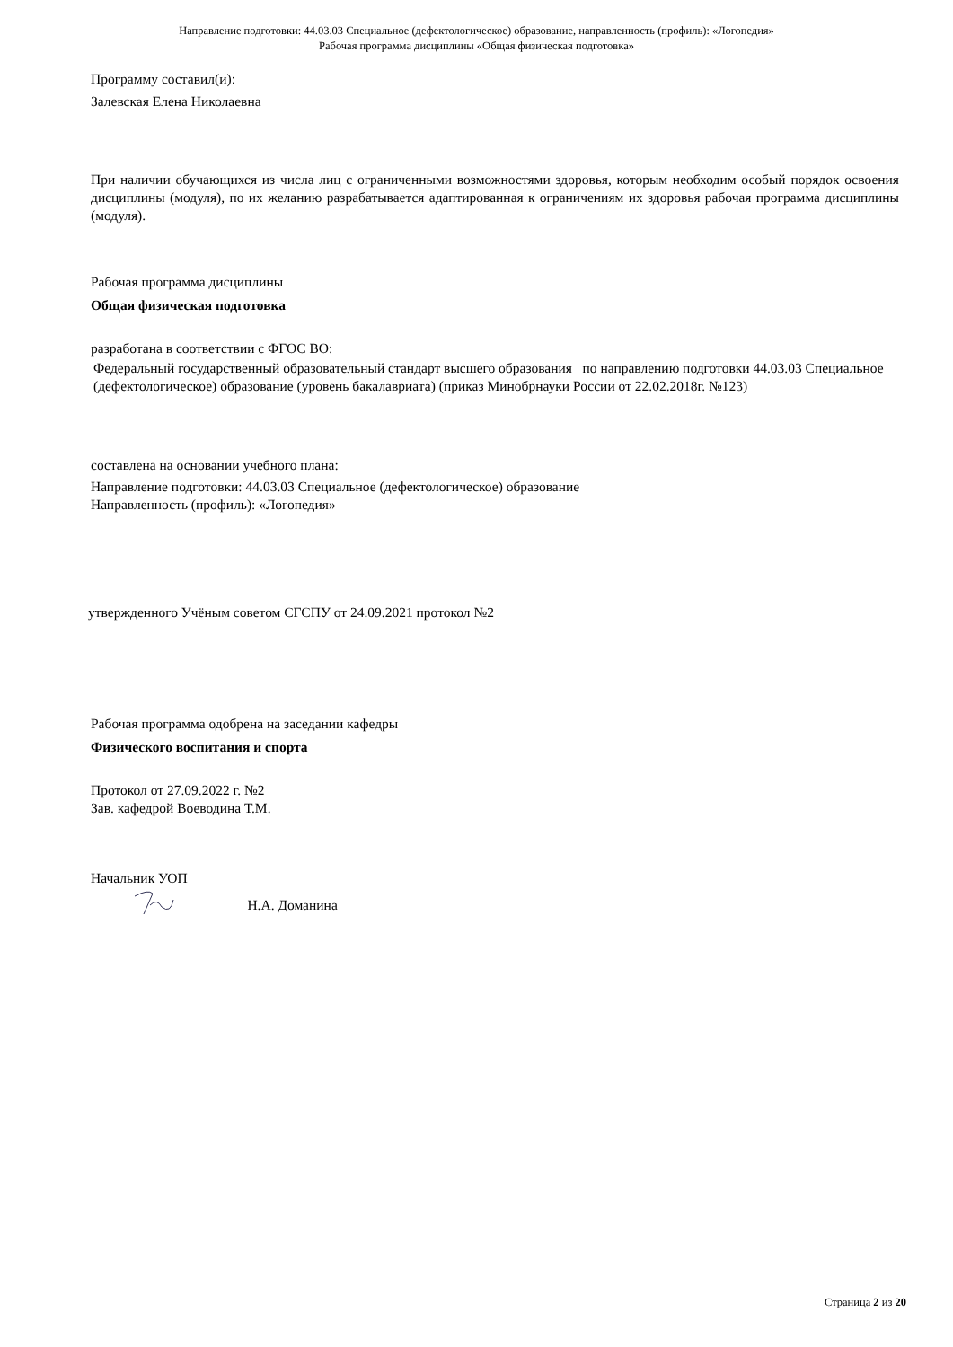Направление подготовки: 44.03.03 Специальное (дефектологическое) образование, направленность (профиль): «Логопедия»
Рабочая программа дисциплины «Общая физическая подготовка»
Программу составил(и):
Залевская Елена Николаевна
При наличии обучающихся из числа лиц с ограниченными возможностями здоровья, которым необходим особый порядок освоения дисциплины (модуля), по их желанию разрабатывается адаптированная к ограничениям их здоровья рабочая программа дисциплины (модуля).
Рабочая программа дисциплины
Общая физическая подготовка
разработана в соответствии с ФГОС ВО:
Федеральный государственный образовательный стандарт высшего образования по направлению подготовки 44.03.03 Специальное (дефектологическое) образование (уровень бакалавриата) (приказ Минобрнауки России от 22.02.2018г. №123)
составлена на основании учебного плана:
Направление подготовки: 44.03.03 Специальное (дефектологическое) образование
Направленность (профиль): «Логопедия»
утвержденного Учёным советом СГСПУ от 24.09.2021 протокол №2
Рабочая программа одобрена на заседании кафедры
Физического воспитания и спорта
Протокол от 27.09.2022 г. №2
Зав. кафедрой Воеводина Т.М.
Начальник УОП
______________________ Н.А. Доманина
Страница 2 из 20